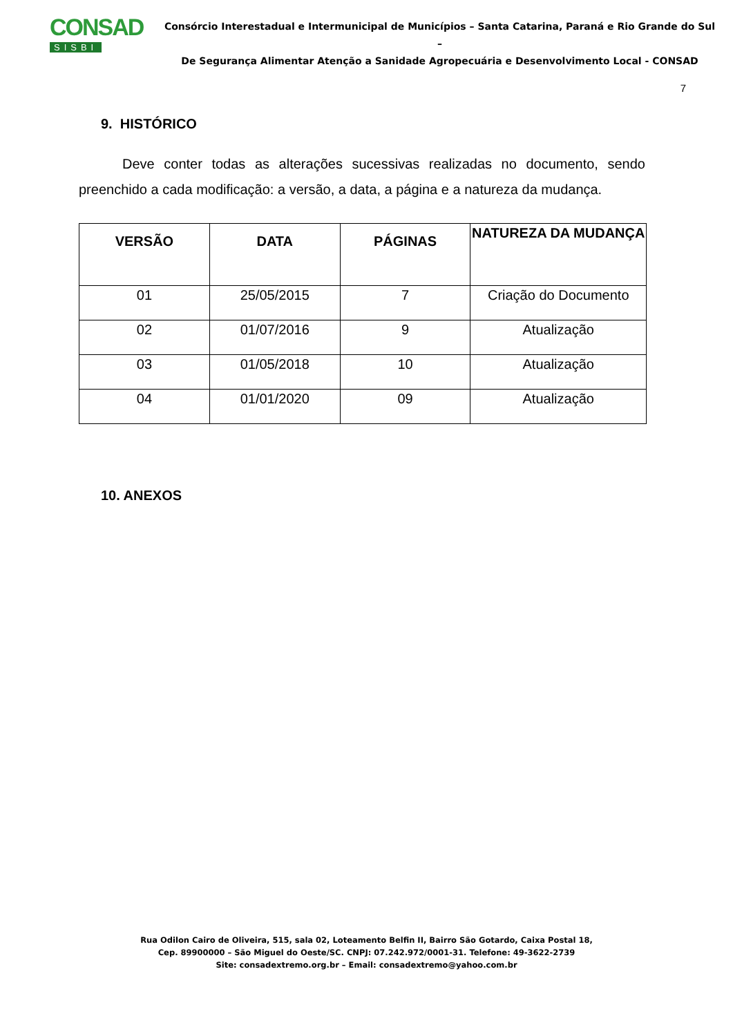CONSAD
SISBI
Consórcio Interestadual e Intermunicipal de Municípios – Santa Catarina, Paraná e Rio Grande do Sul –
De Segurança Alimentar Atenção a Sanidade Agropecuária e Desenvolvimento Local - CONSAD
7
9. HISTÓRICO
Deve conter todas as alterações sucessivas realizadas no documento, sendo preenchido a cada modificação: a versão, a data, a página e a natureza da mudança.
| VERSÃO | DATA | PÁGINAS | NATUREZA DA MUDANÇA |
| --- | --- | --- | --- |
| 01 | 25/05/2015 | 7 | Criação do Documento |
| 02 | 01/07/2016 | 9 | Atualização |
| 03 | 01/05/2018 | 10 | Atualização |
| 04 | 01/01/2020 | 09 | Atualização |
10. ANEXOS
Rua Odilon Cairo de Oliveira, 515, sala 02, Loteamento Belfin II, Bairro São Gotardo, Caixa Postal 18,
Cep. 89900000 – São Miguel do Oeste/SC. CNPJ: 07.242.972/0001-31. Telefone: 49-3622-2739
Site: consadextremo.org.br – Email: consadextremo@yahoo.com.br